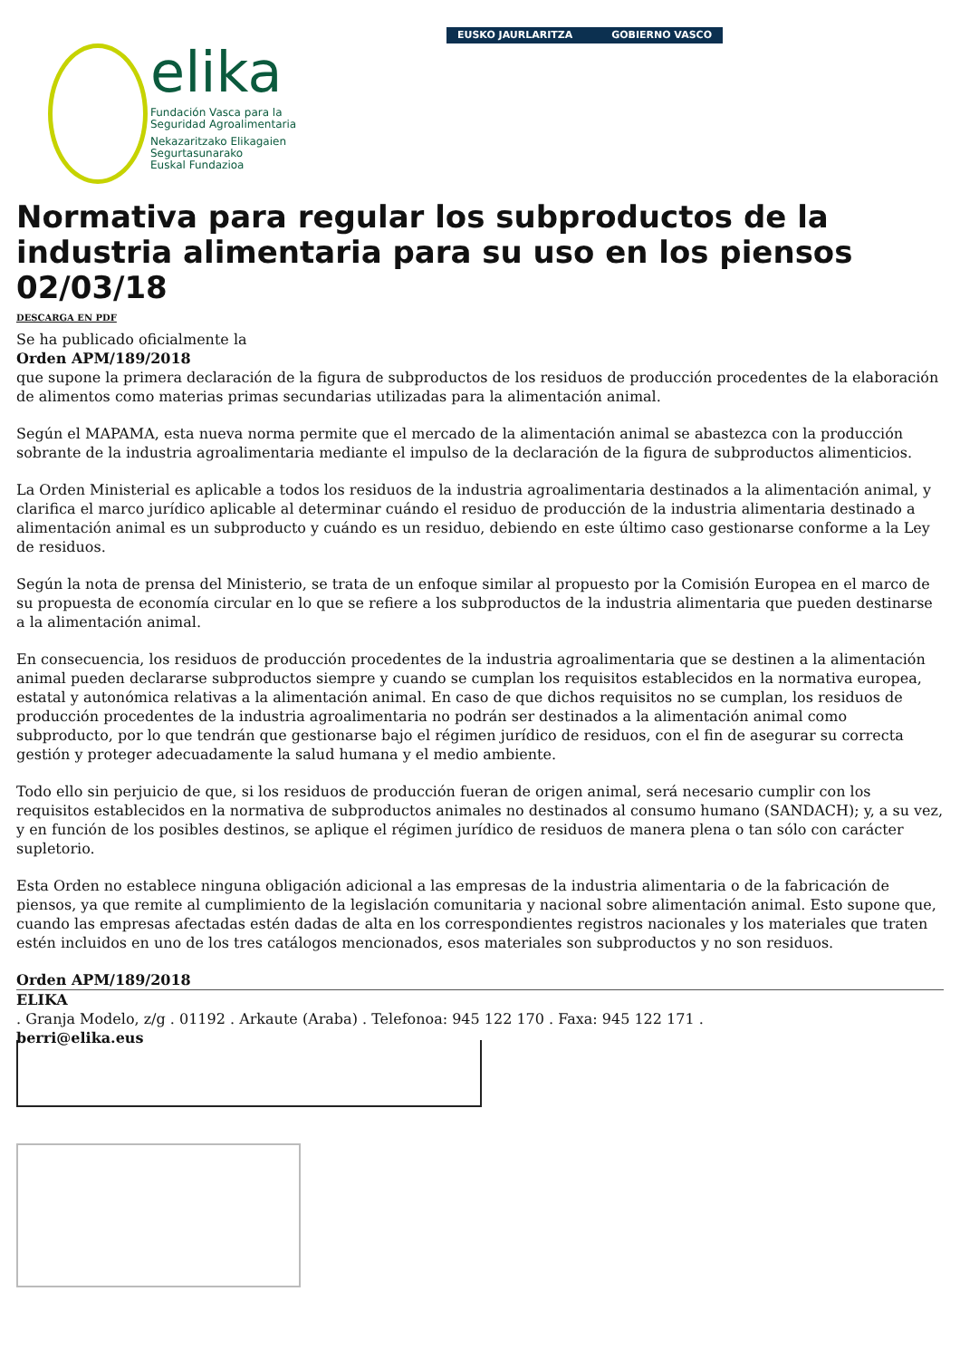elika
Fundación Vasca para la
Seguridad Agroalimentaria
Nekazaritzako Elikagaien
Segurtasunarako
Euskal Fundazioa
EUSKO JAURLARITZA GOBIERNO VASCO
Normativa para regular los subproductos de la industria alimentaria para su uso en los piensos 02/03/18
DESCARGA EN PDF
Se ha publicado oficialmente la
Orden APM/189/2018
que supone la primera declaración de la figura de subproductos de los residuos de producción procedentes de la elaboración de alimentos como materias primas secundarias utilizadas para la alimentación animal.
Según el MAPAMA, esta nueva norma permite que el mercado de la alimentación animal se abastezca con la producción sobrante de la industria agroalimentaria mediante el impulso de la declaración de la figura de subproductos alimenticios.
La Orden Ministerial es aplicable a todos los residuos de la industria agroalimentaria destinados a la alimentación animal, y clarifica el marco jurídico aplicable al determinar cuándo el residuo de producción de la industria alimentaria destinado a alimentación animal es un subproducto y cuándo es un residuo, debiendo en este último caso gestionarse conforme a la Ley de residuos.
Según la nota de prensa del Ministerio, se trata de un enfoque similar al propuesto por la Comisión Europea en el marco de su propuesta de economía circular en lo que se refiere a los subproductos de la industria alimentaria que pueden destinarse a la alimentación animal.
En consecuencia, los residuos de producción procedentes de la industria agroalimentaria que se destinen a la alimentación animal pueden declararse subproductos siempre y cuando se cumplan los requisitos establecidos en la normativa europea, estatal y autonómica relativas a la alimentación animal. En caso de que dichos requisitos no se cumplan, los residuos de producción procedentes de la industria agroalimentaria no podrán ser destinados a la alimentación animal como subproducto, por lo que tendrán que gestionarse bajo el régimen jurídico de residuos, con el fin de asegurar su correcta gestión y proteger adecuadamente la salud humana y el medio ambiente.
Todo ello sin perjuicio de que, si los residuos de producción fueran de origen animal, será necesario cumplir con los requisitos establecidos en la normativa de subproductos animales no destinados al consumo humano (SANDACH); y, a su vez, y en función de los posibles destinos, se aplique el régimen jurídico de residuos de manera plena o tan sólo con carácter supletorio.
Esta Orden no establece ninguna obligación adicional a las empresas de la industria alimentaria o de la fabricación de piensos, ya que remite al cumplimiento de la legislación comunitaria y nacional sobre alimentación animal. Esto supone que, cuando las empresas afectadas estén dadas de alta en los correspondientes registros nacionales y los materiales que traten estén incluidos en uno de los tres catálogos mencionados, esos materiales son subproductos y no son residuos.
Orden APM/189/2018
ELIKA
. Granja Modelo, z/g . 01192 . Arkaute (Araba) . Telefonoa: 945 122 170 . Faxa: 945 122 171 .
berri@elika.eus